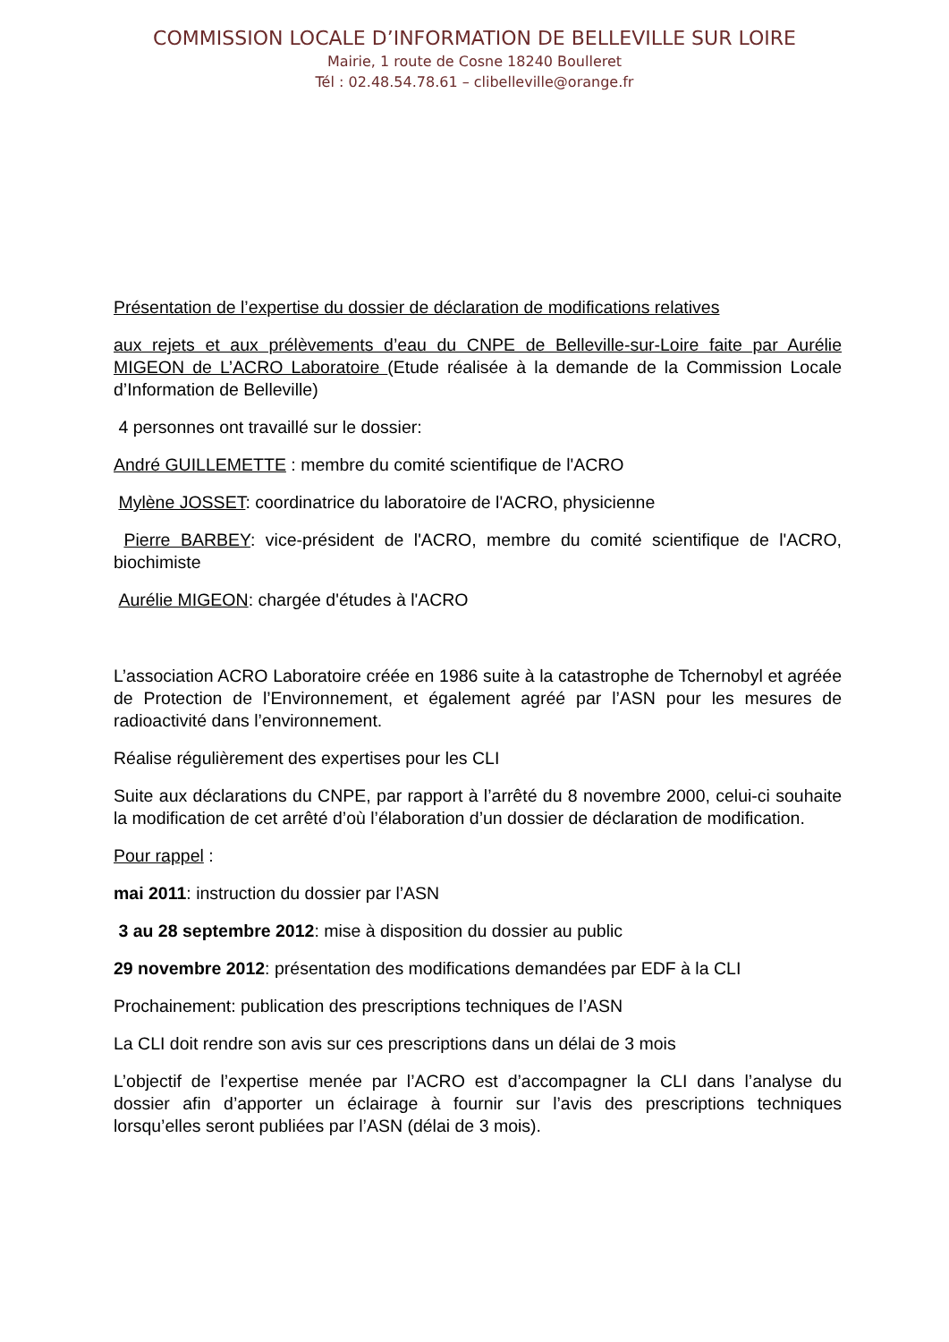COMMISSION LOCALE D’INFORMATION DE BELLEVILLE SUR LOIRE
Mairie, 1 route de Cosne 18240 Boulleret
Tél : 02.48.54.78.61 – clibelleville@orange.fr
Présentation de l’expertise du dossier de déclaration de modifications relatives
aux rejets et aux prélèvements d’eau du CNPE de Belleville-sur-Loire faite par Aurélie MIGEON de L’ACRO Laboratoire (Etude réalisée à la demande de la Commission Locale d’Information de Belleville)
4 personnes ont travaillé sur le dossier:
André GUILLEMETTE : membre du comité scientifique de l'ACRO
Mylène JOSSET: coordinatrice du laboratoire de l'ACRO, physicienne
Pierre BARBEY: vice-président de l'ACRO, membre du comité scientifique de l'ACRO, biochimiste
Aurélie MIGEON: chargée d'études à l'ACRO
L’association ACRO Laboratoire créée en 1986 suite à la catastrophe de Tchernobyl et agréée de Protection de l’Environnement, et également agréé par l’ASN pour les mesures de radioactivité dans l’environnement.
Réalise régulièrement des expertises pour les CLI
Suite aux déclarations du CNPE, par rapport à l’arrêté du 8 novembre 2000, celui-ci souhaite la modification de cet arrêté d’où l’élaboration d’un dossier de déclaration de modification.
Pour rappel :
mai 2011: instruction du dossier par l’ASN
3 au 28 septembre 2012: mise à disposition du dossier au public
29 novembre 2012: présentation des modifications demandées par EDF à la CLI
Prochainement: publication des prescriptions techniques de l’ASN
La CLI doit rendre son avis sur ces prescriptions dans un délai de 3 mois
L’objectif de l’expertise menée par l’ACRO est d’accompagner la CLI dans l’analyse du dossier afin d’apporter un éclairage à fournir sur l’avis des prescriptions techniques lorsqu’elles seront publiées par l’ASN (délai de 3 mois).